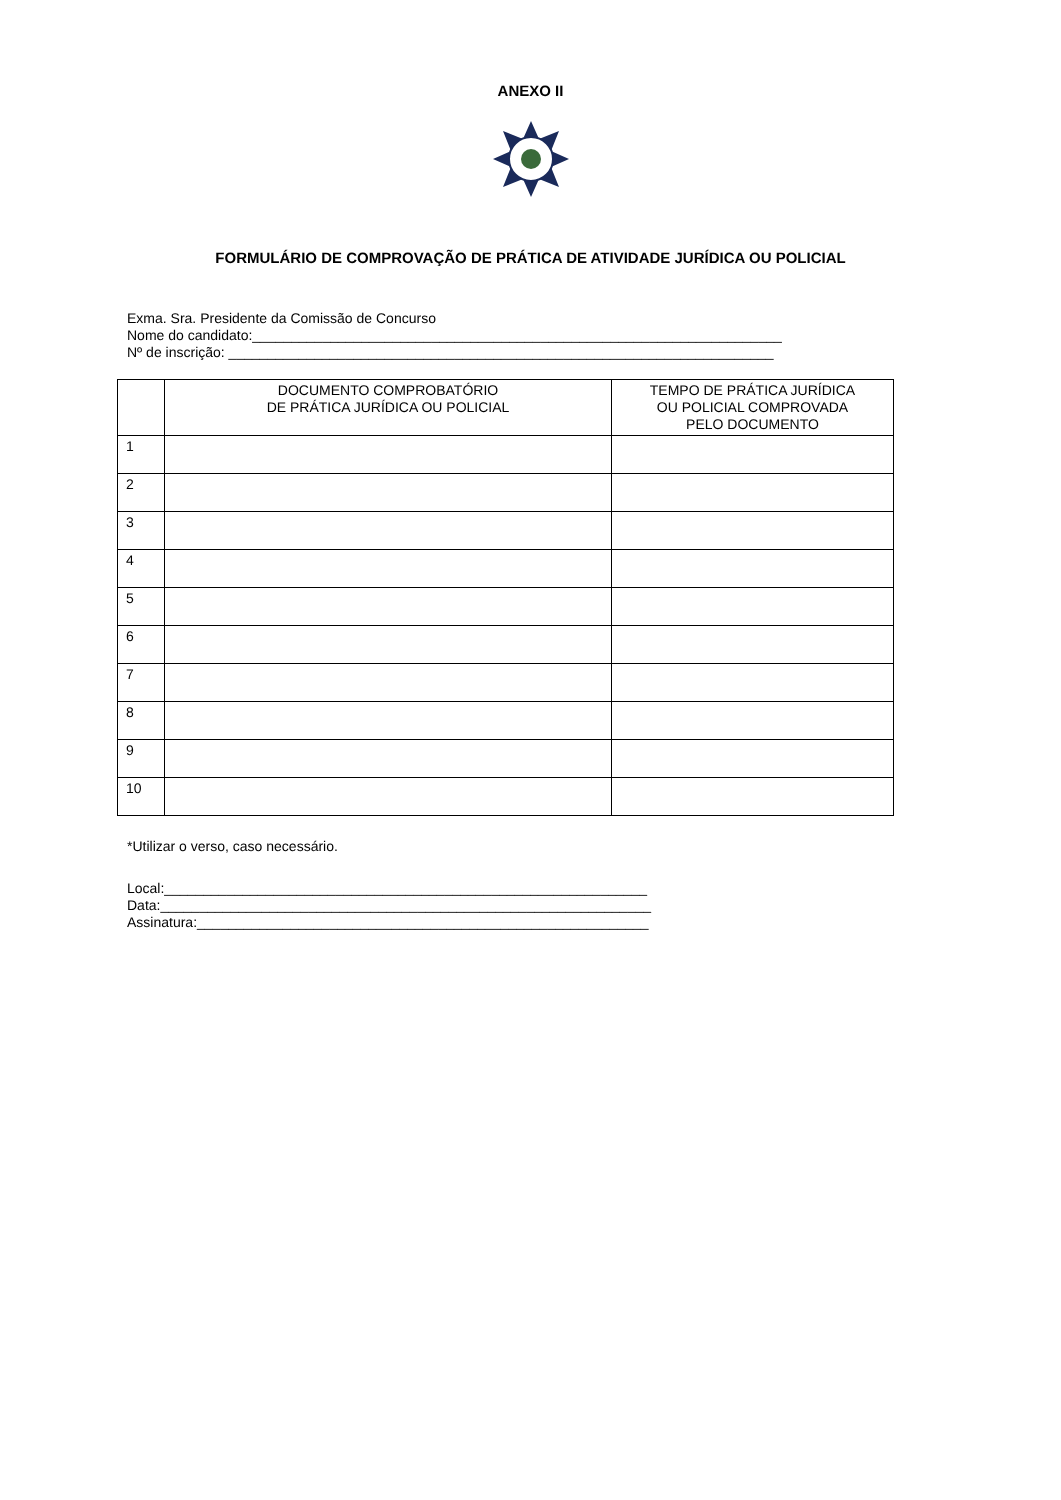ANEXO II
FORMULÁRIO DE COMPROVAÇÃO DE PRÁTICA DE ATIVIDADE JURÍDICA OU POLICIAL
Exma. Sra. Presidente da Comissão de Concurso
Nome do candidato:____________________________________________________________________
Nº de inscrição: ______________________________________________________________________
| | DOCUMENTO COMPROBATÓRIO DE PRÁTICA JURÍDICA OU POLICIAL | TEMPO DE PRÁTICA JURÍDICA OU POLICIAL COMPROVADA PELO DOCUMENTO |
| --- | --- | --- |
| 1 | | |
| 2 | | |
| 3 | | |
| 4 | | |
| 5 | | |
| 6 | | |
| 7 | | |
| 8 | | |
| 9 | | |
| 10 | | |
*Utilizar o verso, caso necessário.
Local:______________________________________________________________
Data:_______________________________________________________________
Assinatura:__________________________________________________________